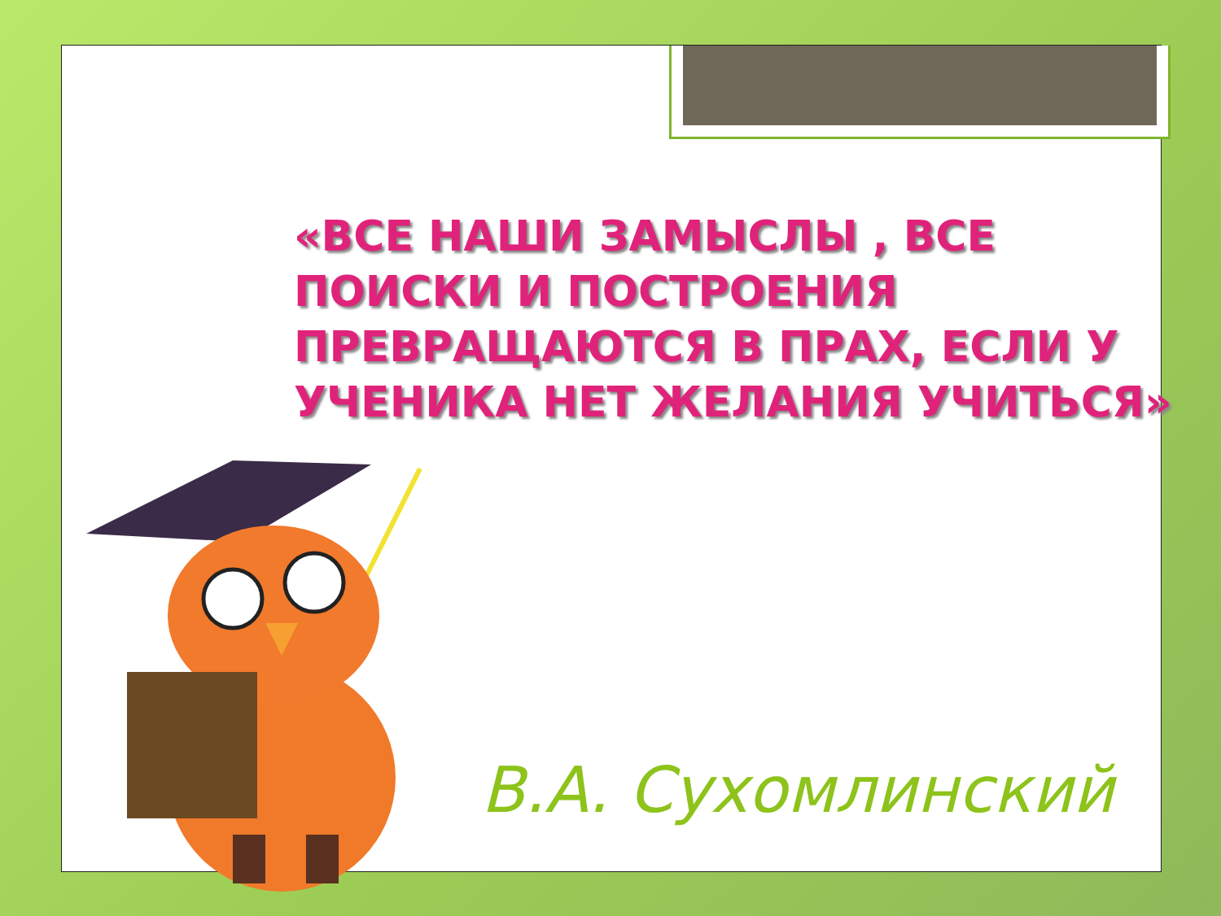«ВСЕ НАШИ ЗАМЫСЛЫ , ВСЕ ПОИСКИ И ПОСТРОЕНИЯ ПРЕВРАЩАЮТСЯ В ПРАХ, ЕСЛИ У УЧЕНИКА НЕТ ЖЕЛАНИЯ УЧИТЬСЯ»
В.А. Сухомлинский